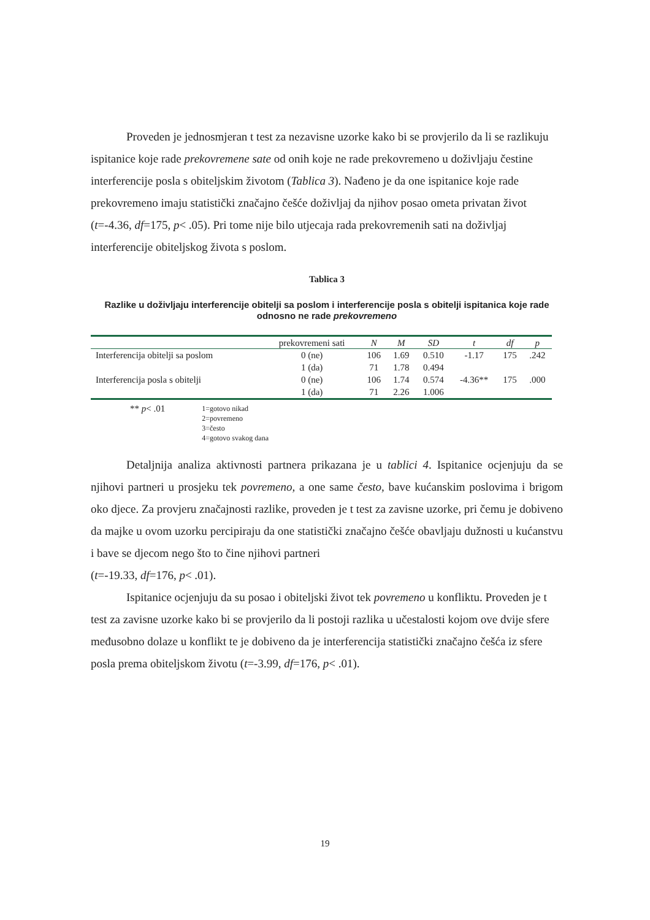Proveden je jednosmjeran t test za nezavisne uzorke kako bi se provjerilo da li se razlikuju ispitanice koje rade prekovremene sate od onih koje ne rade prekovremeno u doživljaju čestine interferencije posla s obiteljskim životom (Tablica 3). Nađeno je da one ispitanice koje rade prekovremeno imaju statistički značajno češće doživljaj da njihov posao ometa privatan život (t=-4.36, df=175, p< .05). Pri tome nije bilo utjecaja rada prekovremenih sati na doživljaj interferencije obiteljskog života s poslom.
Tablica 3
Razlike u doživljaju interferencije obitelji sa poslom i interferencije posla s obitelji ispitanica koje rade odnosno ne rade prekovremeno
| | prekovremeni sati | N | M | SD | t | df | p |
| --- | --- | --- | --- | --- | --- | --- | --- |
| Interferencija obitelji sa poslom | 0 (ne) | 106 | 1.69 | 0.510 | -1.17 | 175 | .242 |
| | 1 (da) | 71 | 1.78 | 0.494 | | | |
| Interferencija posla s obitelji | 0 (ne) | 106 | 1.74 | 0.574 | -4.36** | 175 | .000 |
| | 1 (da) | 71 | 2.26 | 1.006 | | | |
** p< .01
1=gotovo nikad
2=povremeno
3=često
4=gotovo svakog dana
Detaljnija analiza aktivnosti partnera prikazana je u tablici 4. Ispitanice ocjenjuju da se njihovi partneri u prosjeku tek povremeno, a one same često, bave kućanskim poslovima i brigom oko djece. Za provjeru značajnosti razlike, proveden je t test za zavisne uzorke, pri čemu je dobiveno da majke u ovom uzorku percipiraju da one statistički značajno češće obavljaju dužnosti u kućanstvu i bave se djecom nego što to čine njihovi partneri
(t=-19.33, df=176, p< .01).
Ispitanice ocjenjuju da su posao i obiteljski život tek povremeno u konfliktu. Proveden je t test za zavisne uzorke kako bi se provjerilo da li postoji razlika u učestalosti kojom ove dvije sfere međusobno dolaze u konflikt te je dobiveno da je interferencija statistički značajno češća iz sfere posla prema obiteljskom životu (t=-3.99, df=176, p< .01).
19